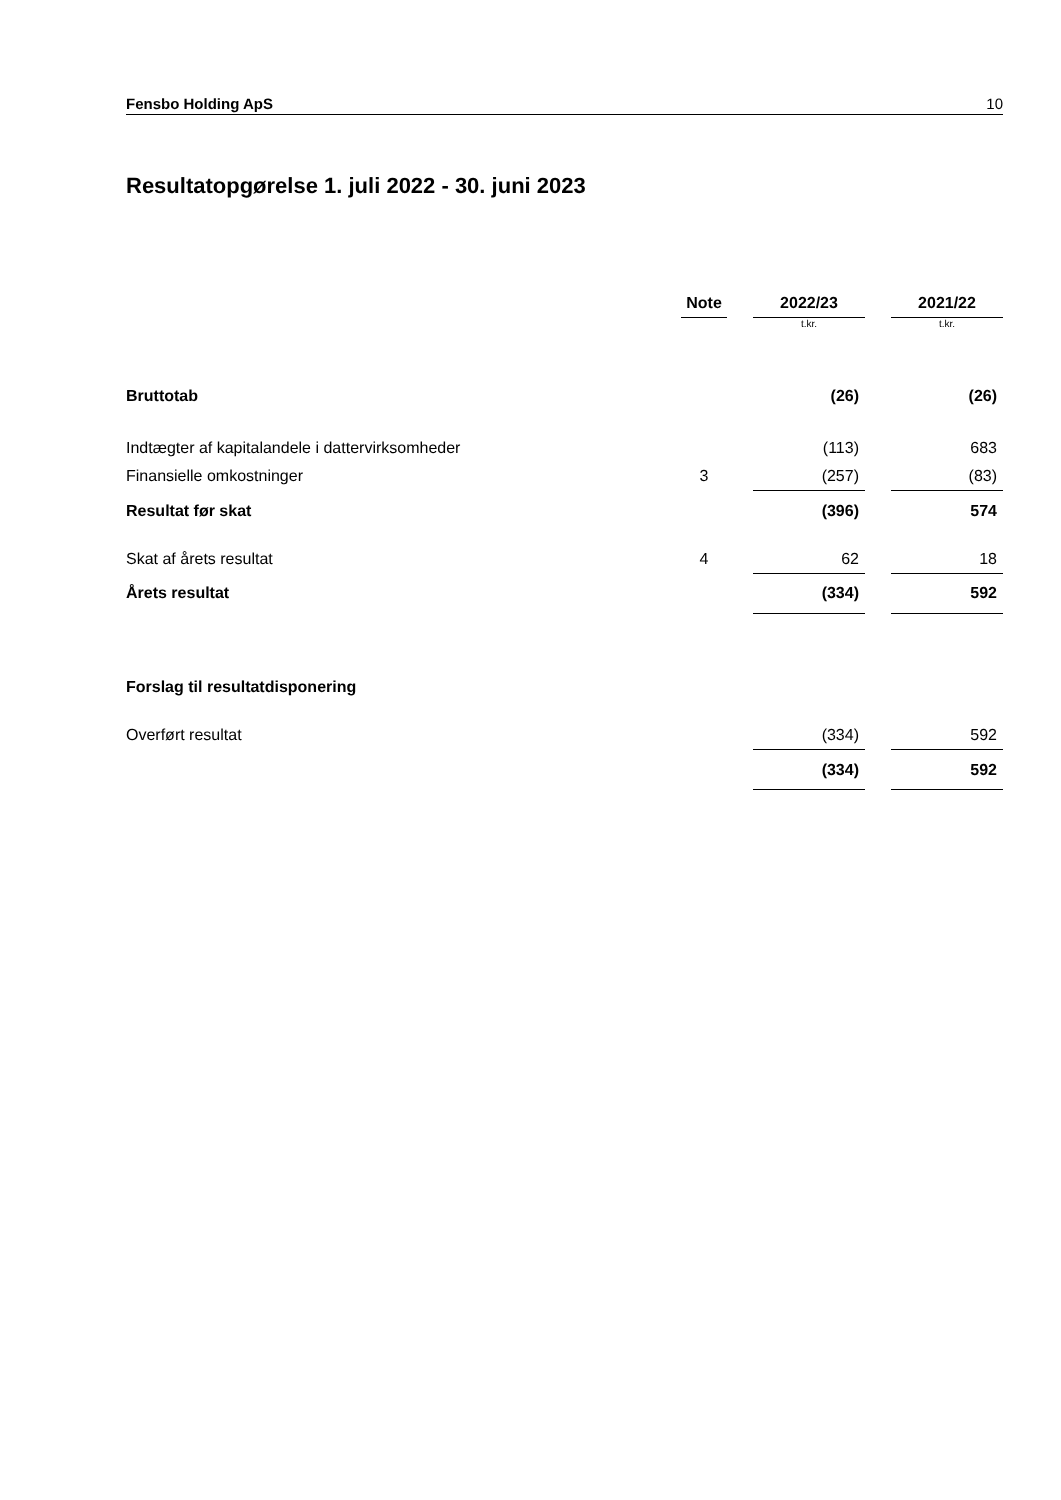Fensbo Holding ApS 10
Resultatopgørelse 1. juli 2022 - 30. juni 2023
| | Note | | 2022/23 | | 2021/22 |
| --- | --- | --- | --- | --- | --- |
| | | | t.kr. | | t.kr. |
| Bruttotab | | | (26) | | (26) |
| Indtægter af kapitalandele i dattervirksomheder | | | (113) | | 683 |
| Finansielle omkostninger | 3 | | (257) | | (83) |
| Resultat før skat | | | (396) | | 574 |
| Skat af årets resultat | 4 | | 62 | | 18 |
| Årets resultat | | | (334) | | 592 |
| Forslag til resultatdisponering | | | | | |
| Overført resultat | | | (334) | | 592 |
| | | | (334) | | 592 |